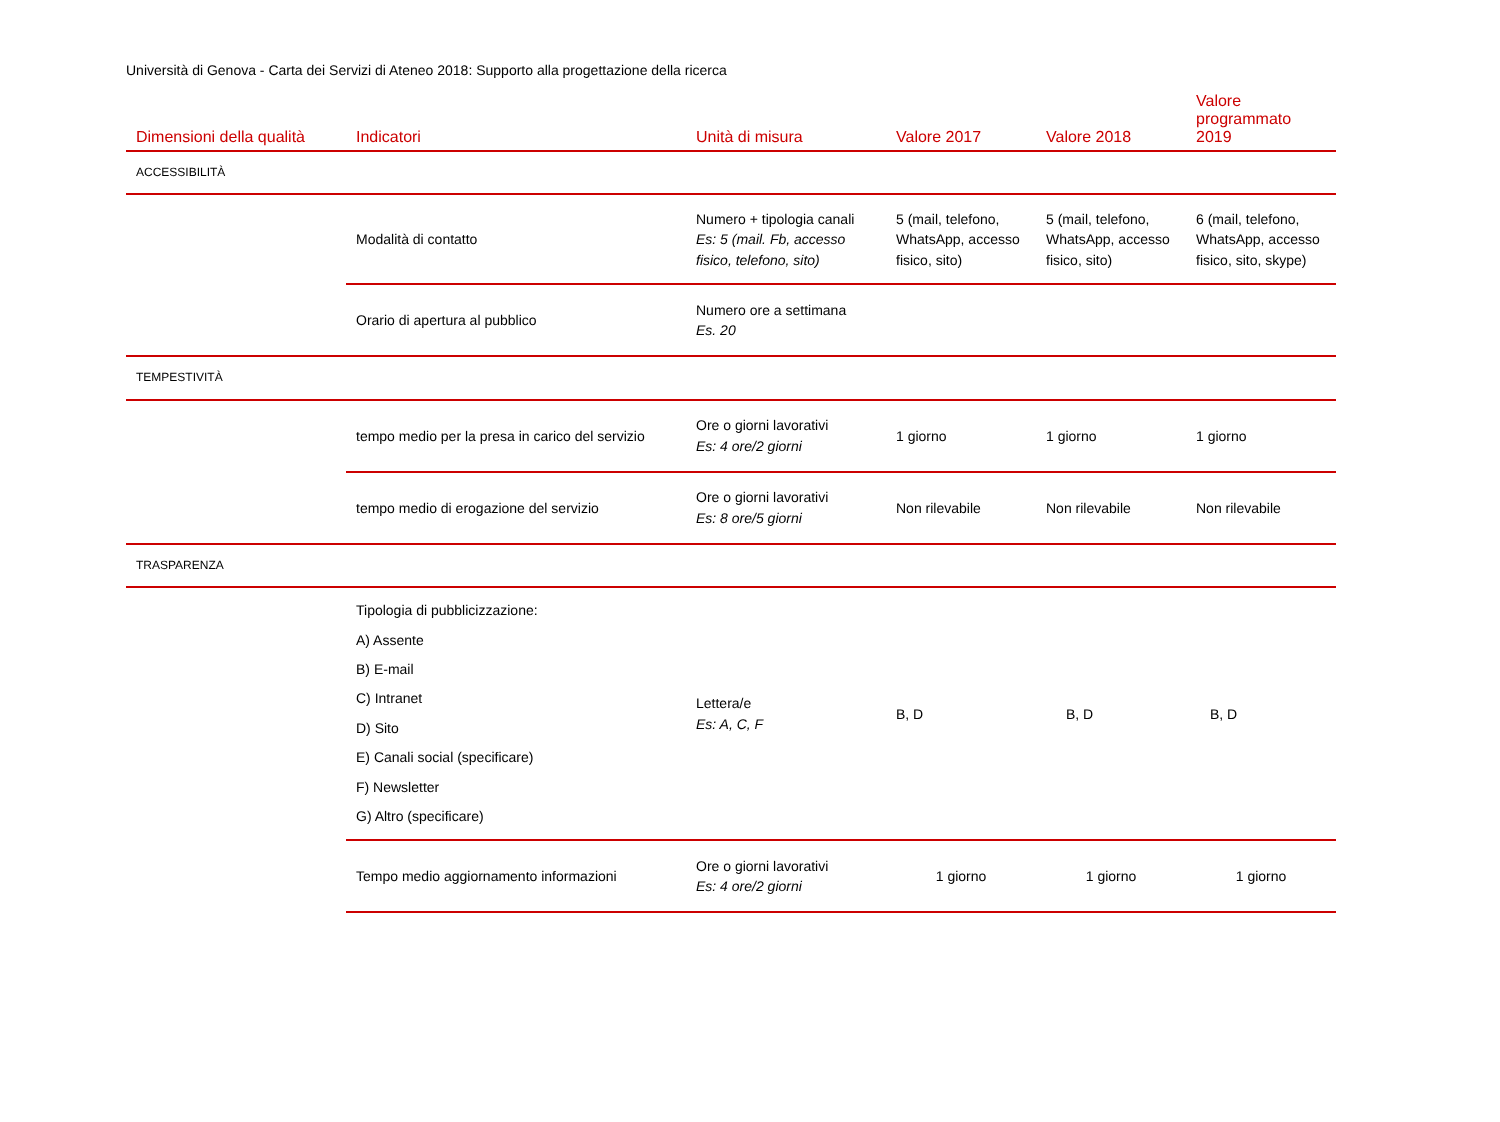Università di Genova - Carta dei Servizi di Ateneo 2018: Supporto alla progettazione della ricerca
| Dimensioni della qualità | Indicatori | Unità di misura | Valore 2017 | Valore 2018 | Valore programmato 2019 |
| --- | --- | --- | --- | --- | --- |
| ACCESSIBILITÀ | | | | | |
| | Modalità di contatto | Numero + tipologia canali Es: 5 (mail. Fb, accesso fisico, telefono, sito) | 5 (mail, telefono, WhatsApp, accesso fisico, sito) | 5 (mail, telefono, WhatsApp, accesso fisico, sito) | 6 (mail, telefono, WhatsApp, accesso fisico, sito, skype) |
| | Orario di apertura al pubblico | Numero ore a settimana Es. 20 | | | |
| TEMPESTIVITÀ | | | | | |
| | tempo medio per la presa in carico del servizio | Ore o giorni lavorativi Es: 4 ore/2 giorni | 1 giorno | 1 giorno | 1 giorno |
| | tempo medio di erogazione del servizio | Ore o giorni lavorativi Es: 8 ore/5 giorni | Non rilevabile | Non rilevabile | Non rilevabile |
| TRASPARENZA | | | | | |
| | Tipologia di pubblicizzazione: A) Assente B) E-mail C) Intranet D) Sito E) Canali social (specificare) F) Newsletter G) Altro (specificare) | Lettera/e Es: A, C, F | B, D | B, D | B, D |
| | Tempo medio aggiornamento informazioni | Ore o giorni lavorativi Es: 4 ore/2 giorni | 1 giorno | 1 giorno | 1 giorno |